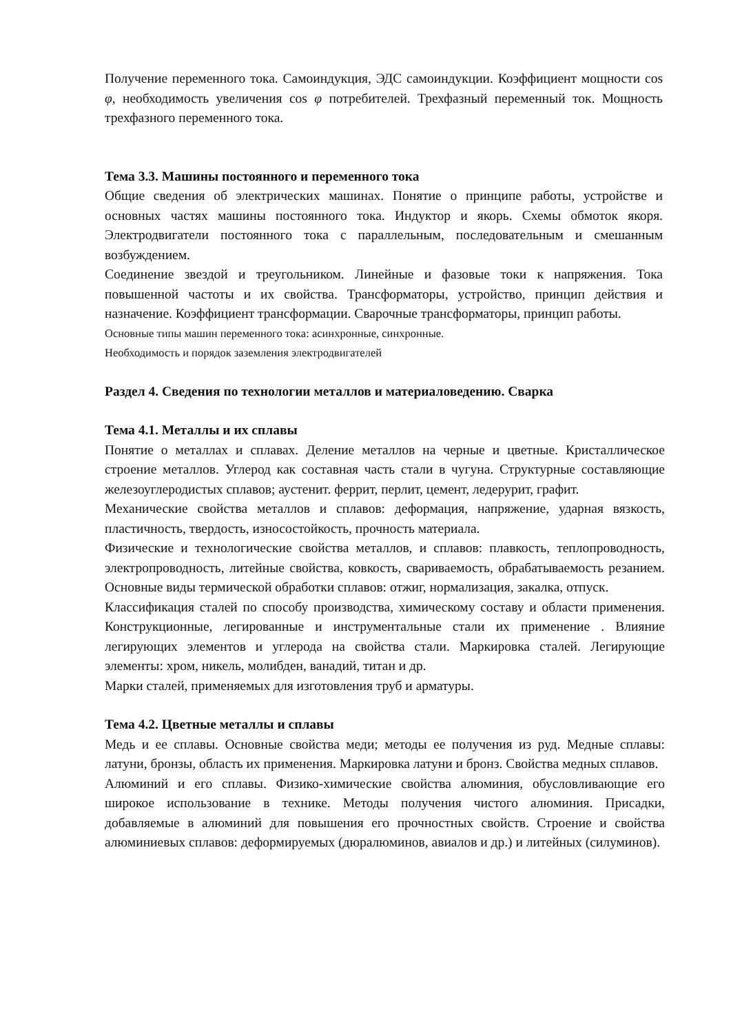Получение переменного тока. Самоиндукция, ЭДС самоиндукции. Коэффициент мощности cos φ, необходимость увеличения cos φ потребителей. Трехфазный переменный ток. Мощность трехфазного переменного тока.
Тема 3.3. Машины постоянного и переменного тока
Общие сведения об электрических машинах. Понятие о принципе работы, устройстве и основных частях машины постоянного тока. Индуктор и якорь. Схемы обмоток якоря. Электродвигатели постоянного тока с параллельным, последовательным и смешанным возбуждением.
Соединение звездой и треугольником. Линейные и фазовые токи к напряжения. Тока повышенной частоты и их свойства. Трансформаторы, устройство, принцип действия и назначение. Коэффициент трансформации. Сварочные трансформаторы, принцип работы.
Основные типы машин переменного тока: асинхронные, синхронные.
Необходимость и порядок заземления электродвигателей
Раздел 4. Сведения по технологии металлов и материаловедению. Сварка
Тема 4.1. Металлы и их сплавы
Понятие о металлах и сплавах. Деление металлов на черные и цветные. Кристаллическое строение металлов. Углерод как составная часть стали в чугуна. Структурные составляющие железоуглеродистых сплавов; аустенит. феррит, перлит, цемент, ледерурит, графит.
Механические свойства металлов и сплавов: деформация, напряжение, ударная вязкость, пластичность, твердость, износостойкость, прочность материала.
Физические и технологические свойства металлов, и сплавов: плавкость, теплопроводность, электропроводность, литейные свойства, ковкость, свариваемость, обрабатываемость резанием. Основные виды термической обработки сплавов: отжиг, нормализация, закалка, отпуск.
Классификация сталей по способу производства, химическому составу и области применения. Конструкционные, легированные и инструментальные стали их применение . Влияние легирующих элементов и углерода на свойства стали. Маркировка сталей. Легирующие элементы: хром, никель, молибден, ванадий, титан и др.
Марки сталей, применяемых для изготовления труб и арматуры.
Тема 4.2. Цветные металлы и сплавы
Медь и ее сплавы. Основные свойства меди; методы ее получения из руд. Медные сплавы: латуни, бронзы, область их применения. Маркировка латуни и бронз. Свойства медных сплавов.
Алюминий и его сплавы. Физико-химические свойства алюминия, обусловливающие его широкое использование в технике. Методы получения чистого алюминия. Присадки, добавляемые в алюминий для повышения его прочностных свойств. Строение и свойства алюминиевых сплавов: деформируемых (дюралюминов, авиалов и др.) и литейных (силуминов).